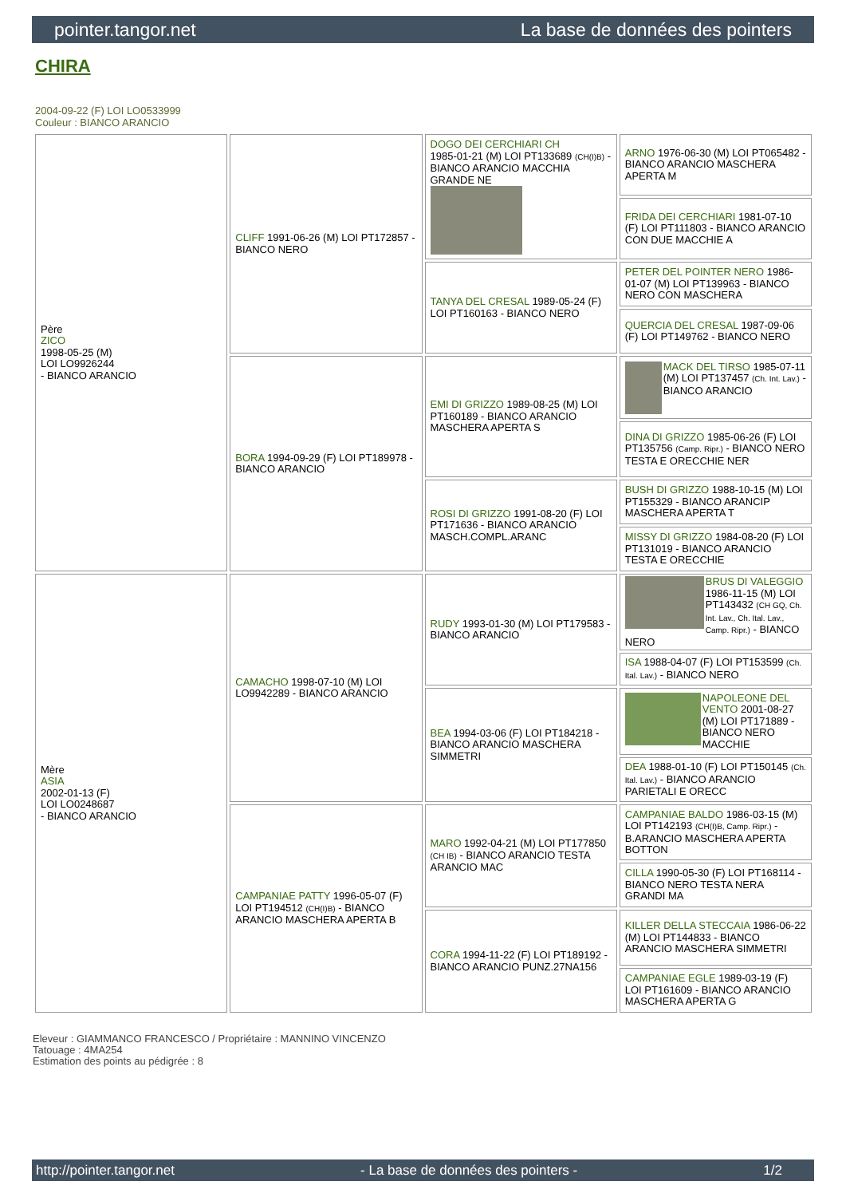pointer.tangor.net La base de données des pointers
CHIRA
2004-09-22 (F) LOI LO0533999
Couleur : BIANCO ARANCIO
| Père ZICO 1998-05-25 (M) LOI LO9926244 - BIANCO ARANCIO | CLIFF 1991-06-26 (M) LOI PT172857 - BIANCO NERO | DOGO DEI CERCHIARI CH 1985-01-21 (M) LOI PT133689 (CH(I)B) - BIANCO ARANCIO MACCHIA GRANDE NE | ARNO 1976-06-30 (M) LOI PT065482 - BIANCO ARANCIO MASCHERA APERTA M |
| | | | FRIDA DEI CERCHIARI 1981-07-10 (F) LOI PT111803 - BIANCO ARANCIO CON DUE MACCHIE A |
| | | TANYA DEL CRESAL 1989-05-24 (F) LOI PT160163 - BIANCO NERO | PETER DEL POINTER NERO 1986-01-07 (M) LOI PT139963 - BIANCO NERO CON MASCHERA |
| | | | QUERCIA DEL CRESAL 1987-09-06 (F) LOI PT149762 - BIANCO NERO |
| | BORA 1994-09-29 (F) LOI PT189978 - BIANCO ARANCIO | EMI DI GRIZZO 1989-08-25 (M) LOI PT160189 - BIANCO ARANCIO MASCHERA APERTA S | MACK DEL TIRSO 1985-07-11 (M) LOI PT137457 (Ch. Int. Lav.) - BIANCO ARANCIO |
| | | | DINA DI GRIZZO 1985-06-26 (F) LOI PT135756 (Camp. Ripr.) - BIANCO NERO TESTA E ORECCHIE NER |
| | | ROSI DI GRIZZO 1991-08-20 (F) LOI PT171636 - BIANCO ARANCIO MASCH.COMPL.ARANC | BUSH DI GRIZZO 1988-10-15 (M) LOI PT155329 - BIANCO ARANCIP MASCHERA APERTA T |
| | | | MISSY DI GRIZZO 1984-08-20 (F) LOI PT131019 - BIANCO ARANCIO TESTA E ORECCHIE |
| Mère ASIA 2002-01-13 (F) LOI LO0248687 - BIANCO ARANCIO | CAMACHO 1998-07-10 (M) LOI LO9942289 - BIANCO ARANCIO | RUDY 1993-01-30 (M) LOI PT179583 - BIANCO ARANCIO | BRUS DI VALEGGIO 1986-11-15 (M) LOI PT143432 (CH GQ, Ch. Int. Lav., Ch. Ital. Lav., Camp. Ripr.) - BIANCO NERO |
| | | | ISA 1988-04-07 (F) LOI PT153599 (Ch. Ital. Lav.) - BIANCO NERO |
| | | BEA 1994-03-06 (F) LOI PT184218 - BIANCO ARANCIO MASCHERA SIMMETRI | NAPOLEONE DEL VENTO 2001-08-27 (M) LOI PT171889 - BIANCO NERO MACCHIE |
| | | | DEA 1988-01-10 (F) LOI PT150145 (Ch. Ital. Lav.) - BIANCO ARANCIO PARIETALI E ORECC |
| | CAMPANIAE PATTY 1996-05-07 (F) LOI PT194512 (CH(I)B) - BIANCO ARANCIO MASCHERA APERTA B | MARO 1992-04-21 (M) LOI PT177850 (CH IB) - BIANCO ARANCIO TESTA ARANCIO MAC | CAMPANIAE BALDO 1986-03-15 (M) LOI PT142193 (CH(I)B, Camp. Ripr.) - B.ARANCIO MASCHERA APERTA BOTTON |
| | | | CILLA 1990-05-30 (F) LOI PT168114 - BIANCO NERO TESTA NERA GRANDI MA |
| | | CORA 1994-11-22 (F) LOI PT189192 - BIANCO ARANCIO PUNZ.27NA156 | KILLER DELLA STECCAIA 1986-06-22 (M) LOI PT144833 - BIANCO ARANCIO MASCHERA SIMMETRI |
| | | | CAMPANIAE EGLE 1989-03-19 (F) LOI PT161609 - BIANCO ARANCIO MASCHERA APERTA G |
Eleveur : GIAMMANCO FRANCESCO / Propriétaire : MANNINO VINCENZO
Tatouage : 4MA254
Estimation des points au pédigrée : 8
http://pointer.tangor.net - La base de données des pointers - 1/2